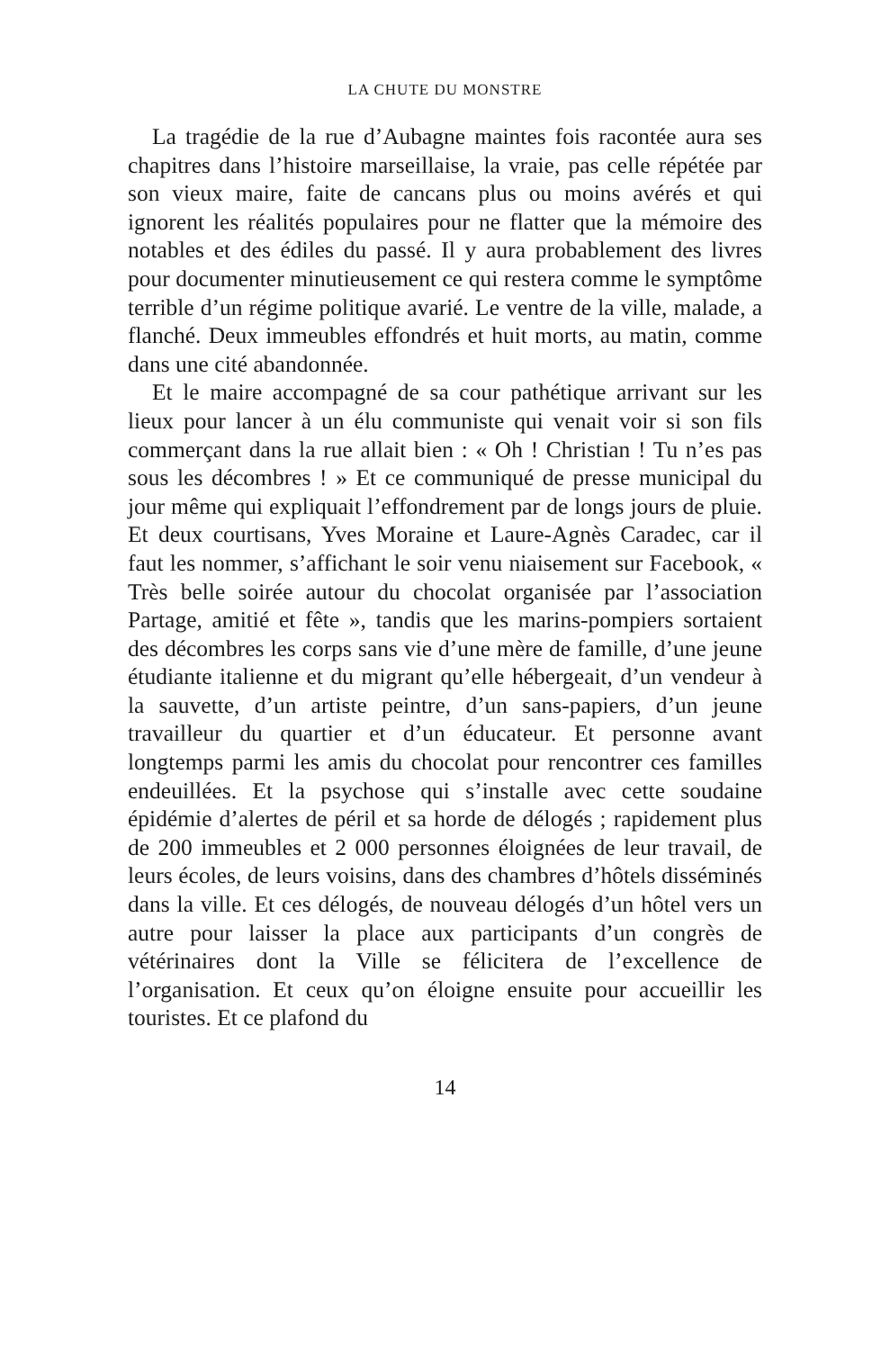LA CHUTE DU MONSTRE
La tragédie de la rue d’Aubagne maintes fois racontée aura ses chapitres dans l’histoire marseillaise, la vraie, pas celle répétée par son vieux maire, faite de cancans plus ou moins avérés et qui ignorent les réalités populaires pour ne flatter que la mémoire des notables et des édiles du passé. Il y aura probablement des livres pour documenter minutieusement ce qui restera comme le symptôme terrible d’un régime politique avarié. Le ventre de la ville, malade, a flanché. Deux immeubles effondrés et huit morts, au matin, comme dans une cité abandonnée.
Et le maire accompagné de sa cour pathétique arrivant sur les lieux pour lancer à un élu communiste qui venait voir si son fils commerçant dans la rue allait bien : « Oh ! Christian ! Tu n’es pas sous les décombres ! » Et ce communiqué de presse municipal du jour même qui expliquait l’effondrement par de longs jours de pluie. Et deux courtisans, Yves Moraine et Laure-Agnès Caradec, car il faut les nommer, s’affichant le soir venu niaisement sur Facebook, « Très belle soirée autour du chocolat organisée par l’association Partage, amitié et fête », tandis que les marins-pompiers sortaient des décombres les corps sans vie d’une mère de famille, d’une jeune étudiante italienne et du migrant qu’elle hébergeait, d’un vendeur à la sauvette, d’un artiste peintre, d’un sans-papiers, d’un jeune travailleur du quartier et d’un éducateur. Et personne avant longtemps parmi les amis du chocolat pour rencontrer ces familles endeuillées. Et la psychose qui s’installe avec cette soudaine épidémie d’alertes de péril et sa horde de délogés ; rapidement plus de 200 immeubles et 2 000 personnes éloignées de leur travail, de leurs écoles, de leurs voisins, dans des chambres d’hôtels disséminés dans la ville. Et ces délogés, de nouveau délogés d’un hôtel vers un autre pour laisser la place aux participants d’un congrès de vétérinaires dont la Ville se félicitera de l’excellence de l’organisation. Et ceux qu’on éloigne ensuite pour accueillir les touristes. Et ce plafond du
14